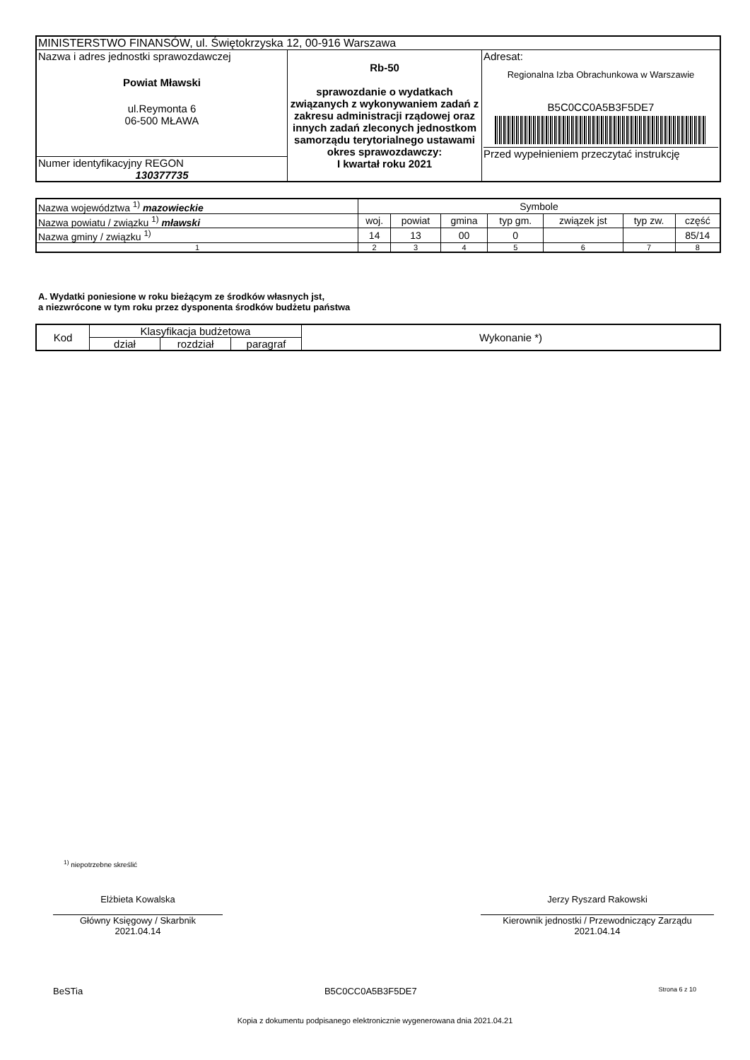| MINISTERSTWO FINANSÓW, ul. Świętokrzyska 12, 00-916 Warszawa | | |
| Nazwa i adres jednostki sprawozdawczej Powiat Mławski ul.Reymonta 6 06-500 MŁAWA | Rb-50 sprawozdanie o wydatkach związanych z wykonywaniem zadań z zakresu administracji rządowej oraz innych zadań zleconych jednostkom samorządu terytorialnego ustawami okres sprawozdawczy: I kwartał roku 2021 | Adresat: Regionalna Izba Obrachunkowa w Warszawie B5C0CC0A5B3F5DE7 Przed wypełnieniem przeczytać instrukcję |
| Numer identyfikacyjny REGON 130377735 | | |
| Nazwa województwa <sup>1)</sup> mazowieckie | Symbole | | | | | | |
| Nazwa powiatu / związku <sup>1)</sup> mławski | woj. | powiat | gmina | typ gm. | związek jst | typ zw. | część |
| Nazwa gminy / związku <sup>1)</sup> | 14 | 13 | 00 | 0 | | | 85/14 |
| 1 | 2 | 3 | 4 | 5 | 6 | 7 | 8 |
A. Wydatki poniesione w roku bieżącym ze środków własnych jst,
a niezwrócone w tym roku przez dysponenta środków budżetu państwa
| Kod | Klasyfikacja budżetowa | | | Wykonanie *) |
| | dział | rozdział | paragraf | |
<sup>1)</sup> niepotrzebne skreślić
Elżbieta Kowalska
Główny Księgowy / Skarbnik
2021.04.14
Jerzy Ryszard Rakowski
Kierownik jednostki / Przewodniczący Zarządu
2021.04.14
BeSTia B5C0CC0A5B3F5DE7 Strona 6 z 10
Kopia z dokumentu podpisanego elektronicznie wygenerowana dnia 2021.04.21